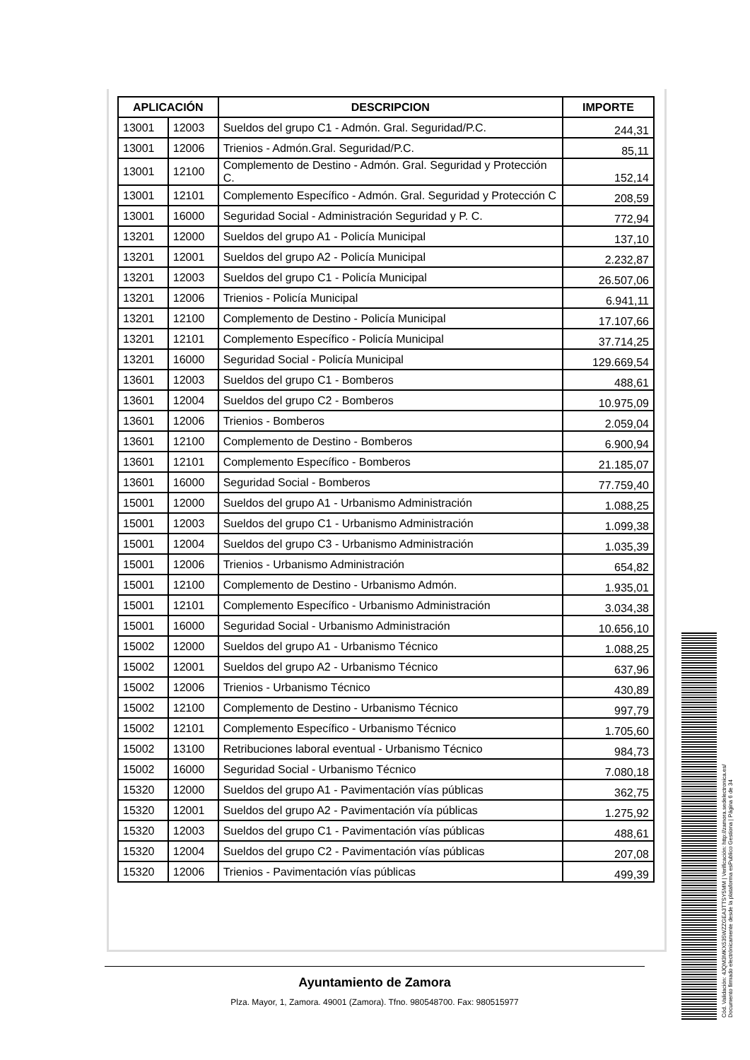| APLICACIÓN | | DESCRIPCION | IMPORTE |
| --- | --- | --- | --- |
| 13001 | 12003 | Sueldos del grupo C1 - Admón. Gral. Seguridad/P.C. | 244,31 |
| 13001 | 12006 | Trienios - Admón.Gral. Seguridad/P.C. | 85,11 |
| 13001 | 12100 | Complemento de Destino - Admón. Gral. Seguridad y Protección C. | 152,14 |
| 13001 | 12101 | Complemento Específico - Admón. Gral. Seguridad y Protección C | 208,59 |
| 13001 | 16000 | Seguridad Social - Administración Seguridad y P. C. | 772,94 |
| 13201 | 12000 | Sueldos del grupo A1 - Policía Municipal | 137,10 |
| 13201 | 12001 | Sueldos del grupo A2 - Policía Municipal | 2.232,87 |
| 13201 | 12003 | Sueldos del grupo C1 - Policía Municipal | 26.507,06 |
| 13201 | 12006 | Trienios - Policía Municipal | 6.941,11 |
| 13201 | 12100 | Complemento de Destino - Policía Municipal | 17.107,66 |
| 13201 | 12101 | Complemento Específico - Policía Municipal | 37.714,25 |
| 13201 | 16000 | Seguridad Social - Policía Municipal | 129.669,54 |
| 13601 | 12003 | Sueldos del grupo C1 - Bomberos | 488,61 |
| 13601 | 12004 | Sueldos del grupo C2 - Bomberos | 10.975,09 |
| 13601 | 12006 | Trienios - Bomberos | 2.059,04 |
| 13601 | 12100 | Complemento de Destino - Bomberos | 6.900,94 |
| 13601 | 12101 | Complemento Específico - Bomberos | 21.185,07 |
| 13601 | 16000 | Seguridad Social - Bomberos | 77.759,40 |
| 15001 | 12000 | Sueldos del grupo A1 - Urbanismo Administración | 1.088,25 |
| 15001 | 12003 | Sueldos del grupo C1 - Urbanismo Administración | 1.099,38 |
| 15001 | 12004 | Sueldos del grupo C3 - Urbanismo Administración | 1.035,39 |
| 15001 | 12006 | Trienios - Urbanismo Administración | 654,82 |
| 15001 | 12100 | Complemento de Destino - Urbanismo Admón. | 1.935,01 |
| 15001 | 12101 | Complemento Específico - Urbanismo Administración | 3.034,38 |
| 15001 | 16000 | Seguridad Social - Urbanismo Administración | 10.656,10 |
| 15002 | 12000 | Sueldos del grupo A1 - Urbanismo Técnico | 1.088,25 |
| 15002 | 12001 | Sueldos del grupo A2 - Urbanismo Técnico | 637,96 |
| 15002 | 12006 | Trienios - Urbanismo Técnico | 430,89 |
| 15002 | 12100 | Complemento de Destino - Urbanismo Técnico | 997,79 |
| 15002 | 12101 | Complemento Específico - Urbanismo Técnico | 1.705,60 |
| 15002 | 13100 | Retribuciones laboral eventual - Urbanismo Técnico | 984,73 |
| 15002 | 16000 | Seguridad Social - Urbanismo Técnico | 7.080,18 |
| 15320 | 12000 | Sueldos del grupo A1 - Pavimentación vías públicas | 362,75 |
| 15320 | 12001 | Sueldos del grupo A2 - Pavimentación vía públicas | 1.275,92 |
| 15320 | 12003 | Sueldos del grupo C1 - Pavimentación vías públicas | 488,61 |
| 15320 | 12004 | Sueldos del grupo C2 - Pavimentación vías públicas | 207,08 |
| 15320 | 12006 | Trienios - Pavimentación vías públicas | 499,39 |
Ayuntamiento de Zamora
Plza. Mayor, 1, Zamora. 49001 (Zamora). Tfno. 980548700. Fax: 980515977
Cód. Validación: 4JQM3MKX535WZZGEA3TTSY5MM | Verificación: http://zamora.sedelectronica.es/
Documento firmado electrónicamente desde la plataforma esPublico Gestiona | Página 6 de 34